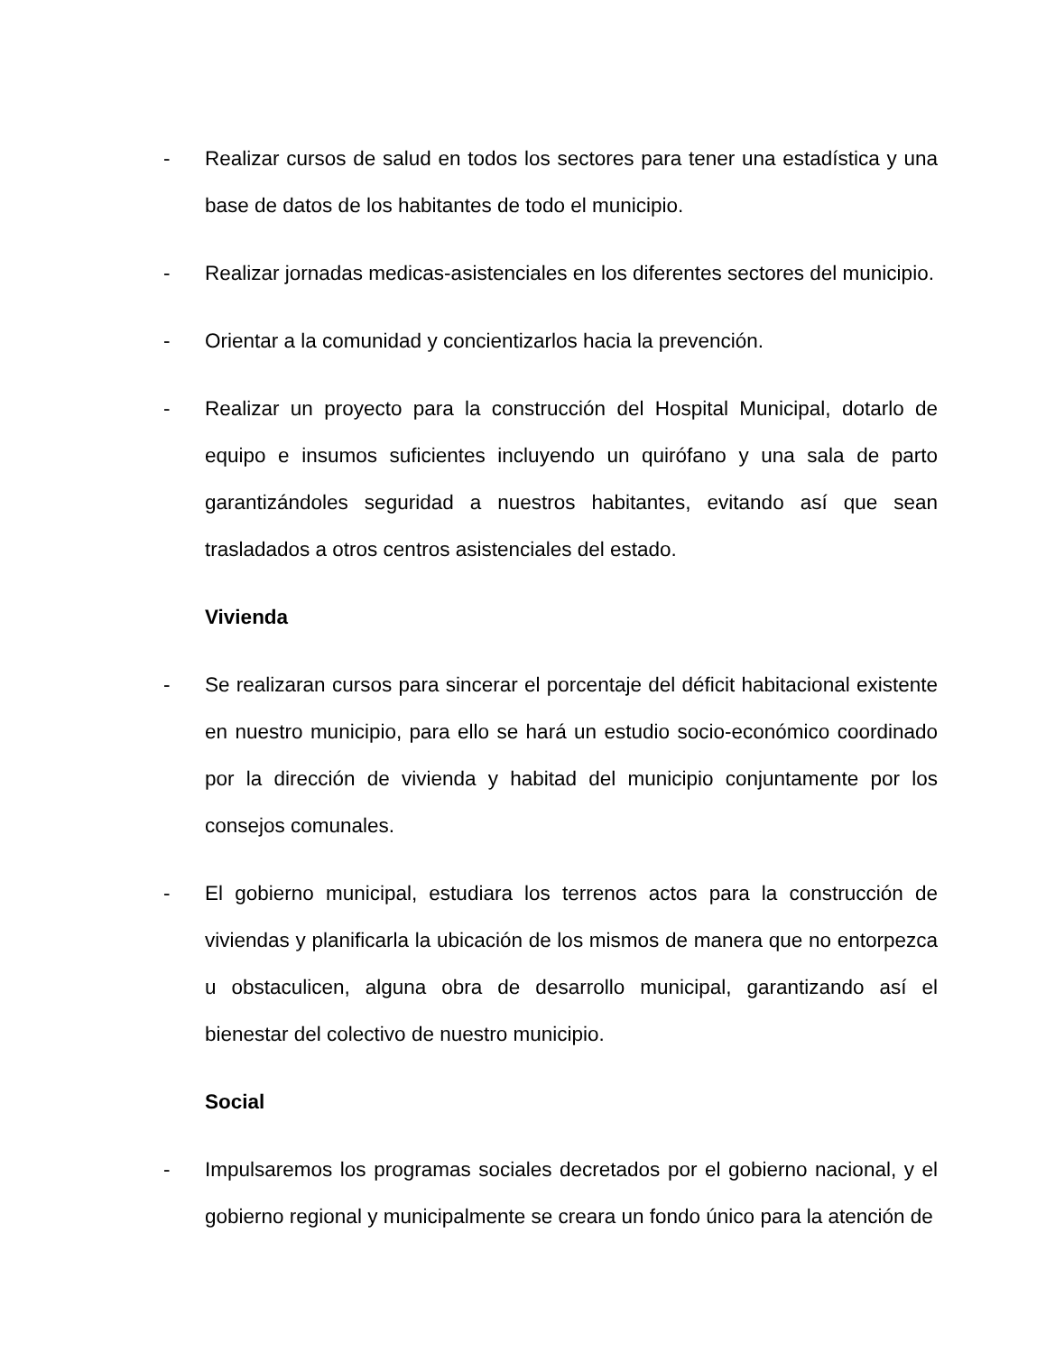- Realizar cursos de salud en todos los sectores para tener una estadística y una base de datos de los habitantes de todo el municipio.
- Realizar jornadas medicas-asistenciales en los diferentes sectores del municipio.
- Orientar a la comunidad y concientizarlos hacia la prevención.
- Realizar un proyecto para la construcción del Hospital Municipal, dotarlo de equipo e insumos suficientes incluyendo un quirófano y una sala de parto garantizándoles seguridad a nuestros habitantes, evitando así que sean trasladados a otros centros asistenciales del estado.
Vivienda
- Se realizaran cursos para sincerar el porcentaje del déficit habitacional existente en nuestro municipio, para ello se hará un estudio socio-económico coordinado por la dirección de vivienda y habitad del municipio conjuntamente por los consejos comunales.
- El gobierno municipal, estudiara los terrenos actos para la construcción de viviendas y planificarla la ubicación de los mismos de manera que no entorpezca u obstaculicen, alguna obra de desarrollo municipal, garantizando así el bienestar del colectivo de nuestro municipio.
Social
- Impulsaremos los programas sociales decretados por el gobierno nacional, y el gobierno regional y municipalmente se creara un fondo único para la atención de